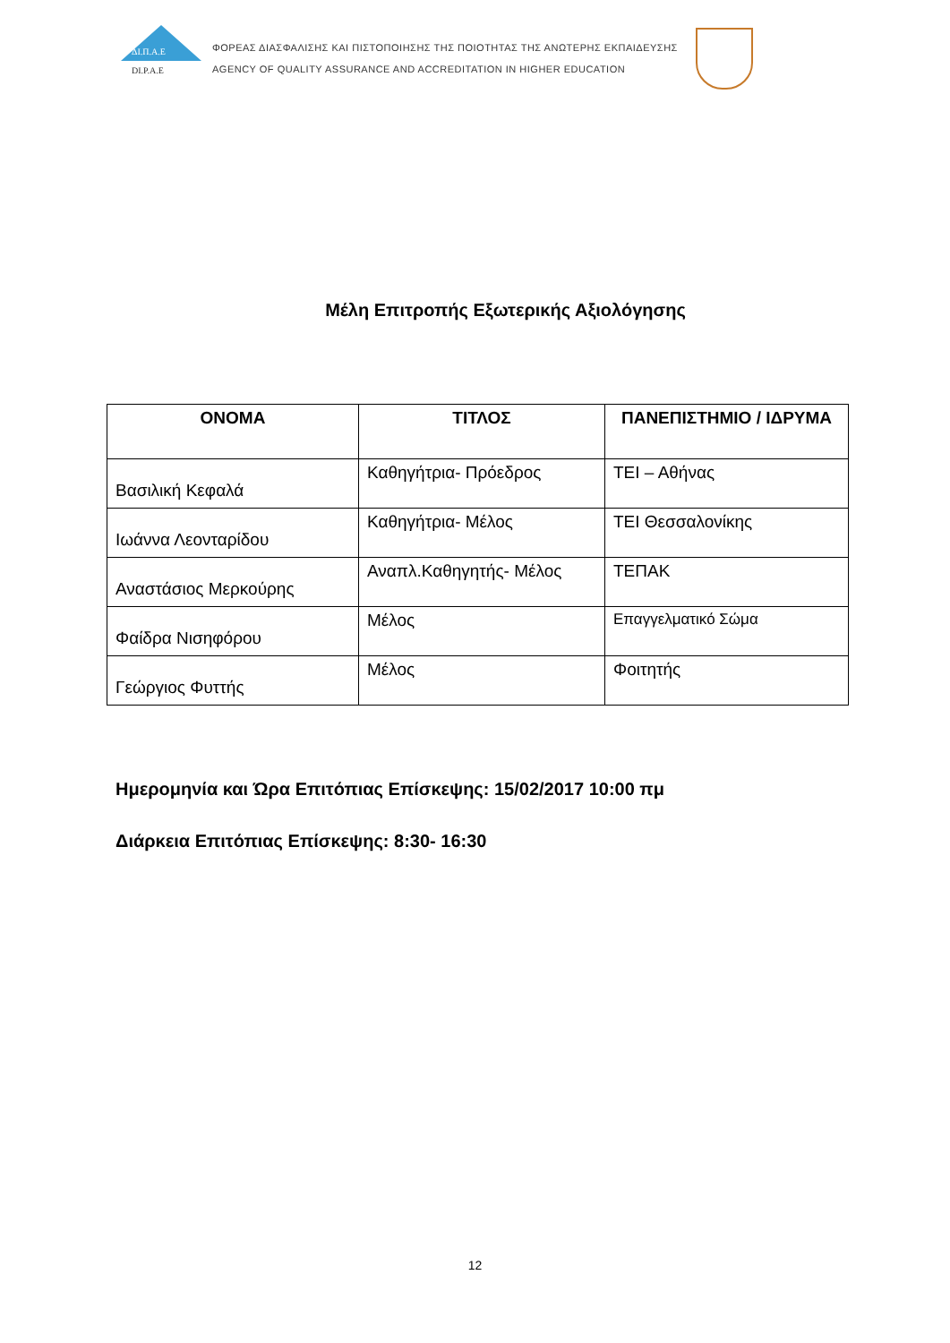ΔΙ.Π.Α.Ε
DI.P.A.E
ΦΟΡΕΑΣ ΔΙΑΣΦΑΛΙΣΗΣ ΚΑΙ ΠΙΣΤΟΠΟΙΗΣΗΣ ΤΗΣ ΠΟΙΟΤΗΤΑΣ ΤΗΣ ΑΝΩΤΕΡΗΣ ΕΚΠΑΙΔΕΥΣΗΣ
AGENCY OF QUALITY ASSURANCE AND ACCREDITATION IN HIGHER EDUCATION
Μέλη Επιτροπής Εξωτερικής Αξιολόγησης
| ΟΝΟΜΑ | ΤΙΤΛΟΣ | ΠΑΝΕΠΙΣΤΗΜΙΟ / ΙΔΡΥΜΑ |
| --- | --- | --- |
| Βασιλική Κεφαλά | Καθηγήτρια- Πρόεδρος | ΤΕΙ – Αθήνας |
| Ιωάννα Λεονταρίδου | Καθηγήτρια- Μέλος | ΤΕΙ Θεσσαλονίκης |
| Αναστάσιος Μερκούρης | Αναπλ.Καθηγητής- Μέλος | ΤΕΠΑΚ |
| Φαίδρα Νισηφόρου | Μέλος | Επαγγελματικό Σώμα |
| Γεώργιος Φυττής | Μέλος | Φοιτητής |
Ημερομηνία και Ώρα Επιτόπιας Επίσκεψης: 15/02/2017 10:00 πμ
Διάρκεια Επιτόπιας Επίσκεψης: 8:30- 16:30
12